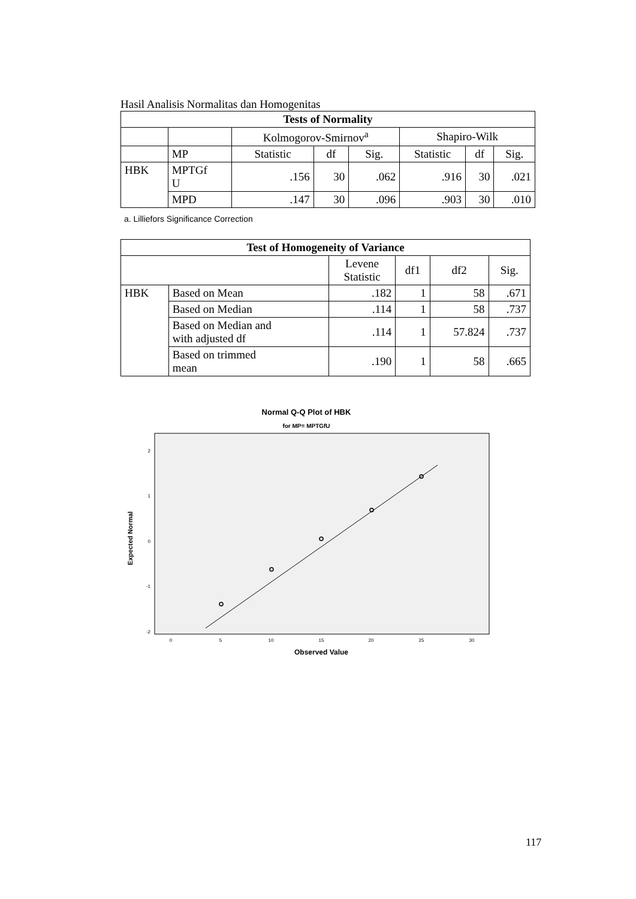Hasil Analisis Normalitas dan Homogenitas
| Tests of Normality | | | | | | | |
| --- | --- | --- | --- | --- | --- | --- | --- |
| | | Kolmogorov-Smirnov<sup>a</sup> | | | Shapiro-Wilk | | |
| | MP | Statistic | df | Sig. | Statistic | df | Sig. |
| HBK | MPTGf U | .156 | 30 | .062 | .916 | 30 | .021 |
| | MPD | .147 | 30 | .096 | .903 | 30 | .010 |
a. Lilliefors Significance Correction
| Test of Homogeneity of Variance | | | | | |
| --- | --- | --- | --- | --- | --- |
| | | Levene Statistic | df1 | df2 | Sig. |
| HBK | Based on Mean | .182 | 1 | 58 | .671 |
| | Based on Median | .114 | 1 | 58 | .737 |
| | Based on Median and with adjusted df | .114 | 1 | 57.824 | .737 |
| | Based on trimmed mean | .190 | 1 | 58 | .665 |
Normal Q-Q Plot of HBK
for MP= MPTGfU
2
1
0
-1
-2
0
5
10
15
20
25
30
Observed Value
Expected Normal
117